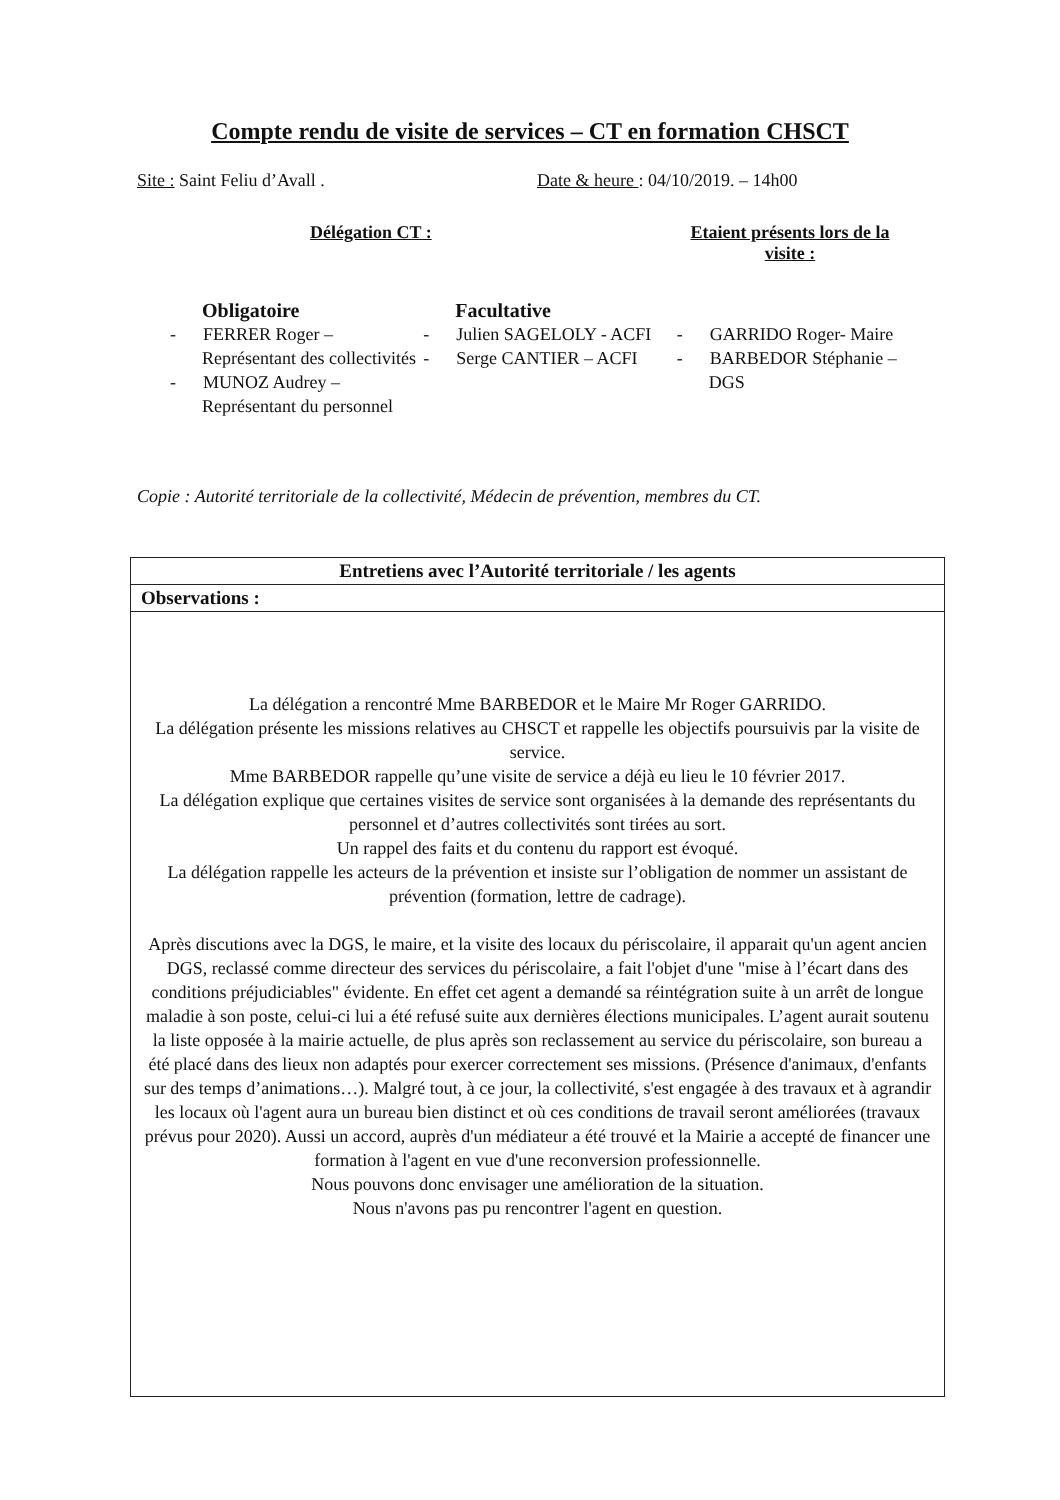Compte rendu de visite de services – CT en formation CHSCT
Site : Saint Feliu d’Avall . Date & heure : 04/10/2019. – 14h00
Délégation CT : Etaient présents lors de la visite :
Obligatoire
- FERRER Roger – Représentant des collectivités
- MUNOZ Audrey – Représentant du personnel
Facultative
- Julien SAGELOLY - ACFI
- Serge CANTIER – ACFI
- GARRIDO Roger- Maire
- BARBEDOR Stéphanie – DGS
Copie : Autorité territoriale de la collectivité, Médecin de prévention, membres du CT.
| Entretiens avec l’Autorité territoriale / les agents |
| --- |
| Observations : |
| La délégation a rencontré Mme BARBEDOR et le Maire Mr Roger GARRIDO. La délégation présente les missions relatives au CHSCT et rappelle les objectifs poursuivis par la visite de service. Mme BARBEDOR rappelle qu’une visite de service a déjà eu lieu le 10 février 2017. La délégation explique que certaines visites de service sont organisées à la demande des représentants du personnel et d’autres collectivités sont tirées au sort. Un rappel des faits et du contenu du rapport est évoqué. La délégation rappelle les acteurs de la prévention et insiste sur l’obligation de nommer un assistant de prévention (formation, lettre de cadrage). Après discutions avec la DGS, le maire, et la visite des locaux du périscolaire, il apparait qu'un agent ancien DGS, reclassé comme directeur des services du périscolaire, a fait l'objet d'une "mise à l’écart dans des conditions préjudiciables" évidente. En effet cet agent a demandé sa réintégration suite à un arrêt de longue maladie à son poste, celui-ci lui a été refusé suite aux dernières élections municipales. L’agent aurait soutenu la liste opposée à la mairie actuelle, de plus après son reclassement au service du périscolaire, son bureau a été placé dans des lieux non adaptés pour exercer correctement ses missions. (Présence d'animaux, d'enfants sur des temps d’animations…). Malgré tout, à ce jour, la collectivité, s'est engagée à des travaux et à agrandir les locaux où l'agent aura un bureau bien distinct et où ces conditions de travail seront améliorées (travaux prévus pour 2020). Aussi un accord, auprès d'un médiateur a été trouvé et la Mairie a accepté de financer une formation à l'agent en vue d'une reconversion professionnelle. Nous pouvons donc envisager une amélioration de la situation. Nous n'avons pas pu rencontrer l'agent en question. |